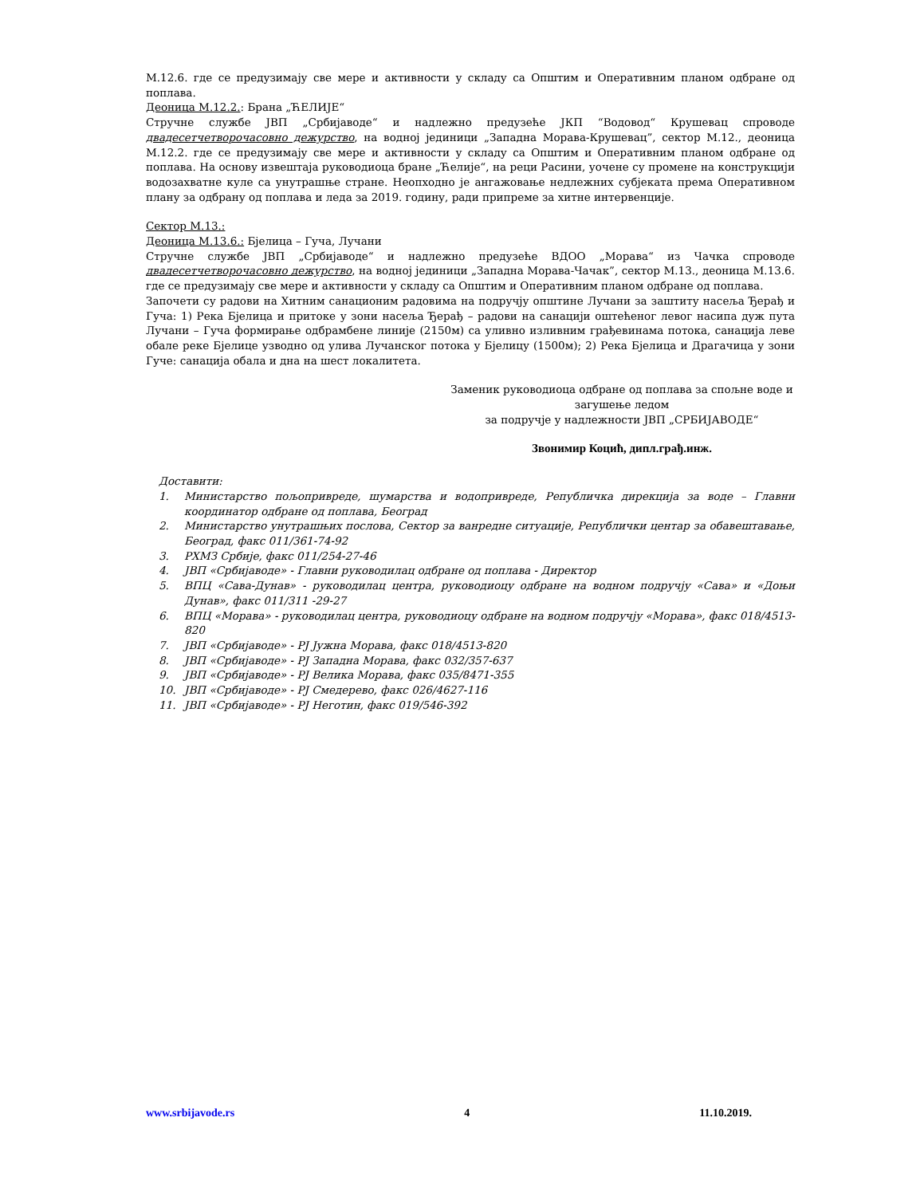М.12.6. где се предузимају све мере и активности у складу са Општим и Оперативним планом одбране од поплава.
Деоница М.12.2.: Брана „ЋЕЛИЈЕ“
Стручне службе ЈВП „Србијаводе“ и надлежно предузеће ЈКП “Водовод“ Крушевац спроводе двадесетчетворочасовно дежурство, на водној јединици „Западна Морава-Крушевац”, сектор М.12., деоница М.12.2. где се предузимају све мере и активности у складу са Општим и Оперативним планом одбране од поплава. На основу извештаја руководиоца бране „Ћелије“, на реци Расини, уочене су промене на конструкцији водозахватне куле са унутрашње стране. Неопходно је ангажовање недлежних субјеката према Оперативном плану за одбрану од поплава и леда за 2019. годину, ради припреме за хитне интервенције.
Сектор М.13.:
Деоница М.13.6.: Бјелица – Гуча, Лучани
Стручне службе ЈВП „Србијаводе“ и надлежно предузеће ВДОО „Морава“ из Чачка спроводе двадесетчетворочасовно дежурство, на водној јединици „Западна Морава-Чачак”, сектор М.13., деоница М.13.6. где се предузимају све мере и активности у складу са Општим и Оперативним планом одбране од поплава.
Започети су радови на Хитним санационим радовима на подручју општине Лучани за заштиту насеља Ђерађ и Гуча: 1) Река Бјелица и притоке у зони насеља Ђерађ – радови на санацији оштећеног левог насипа дуж пута Лучани – Гуча формирање одбрамбене линије (2150м) са уливно изливним грађевинама потока, санација леве обале реке Бјелице узводно од улива Лучанског потока у Бјелицу (1500м); 2) Река Бјелица и Драгачица у зони Гуче: санација обала и дна на шест локалитета.
Заменик руководиоца одбране од поплава за спољне воде и загушење ледом
за подручје у надлежности ЈВП „СРБИЈАВОДЕ“
Звонимир Коцић, дипл.грађ.инж.
Доставити:
1. Министарство пољопривреде, шумарства и водопривреде, Републичка дирекција за воде – Главни координатор одбране од поплава, Београд
2. Министарство унутрашњих послова, Сектор за ванредне ситуације, Републички центар за обавештавање, Београд, факс 011/361-74-92
3. РХМЗ Србије, факс 011/254-27-46
4. ЈВП «Србијаводе» - Главни руководилац одбране од поплава - Директор
5. ВПЦ «Сава-Дунав» - руководилац центра, руководиоцу одбране на водном подручју «Сава» и «Доњи Дунав», факс 011/311 -29-27
6. ВПЦ «Морава» - руководилац центра, руководиоцу одбране на водном подручју «Морава», факс 018/4513-820
7. ЈВП «Србијаводе» - РЈ Јужна Морава, факс 018/4513-820
8. ЈВП «Србијаводе» - РЈ Западна Морава, факс 032/357-637
9. ЈВП «Србијаводе» - РЈ Велика Морава, факс 035/8471-355
10. ЈВП «Србијаводе» - РЈ Смедерево, факс 026/4627-116
11. ЈВП «Србијаводе» - РЈ Неготин, факс 019/546-392
www.srbijavode.rs 4 11.10.2019.